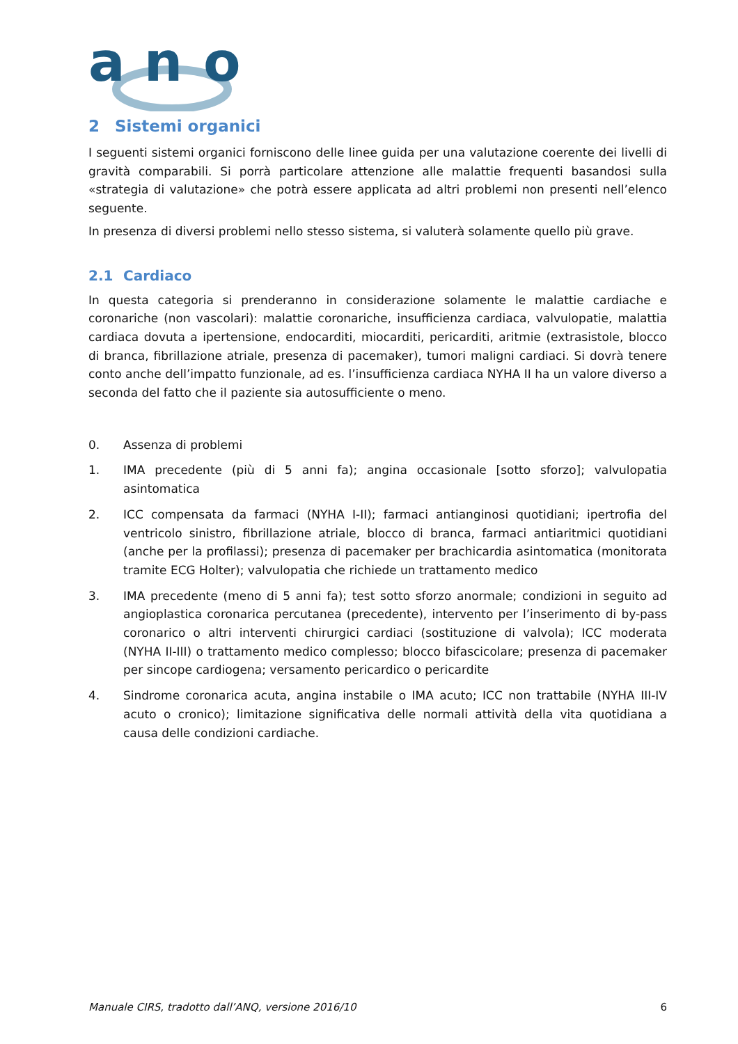a n
o
2 Sistemi organici
I seguenti sistemi organici forniscono delle linee guida per una valutazione coerente dei livelli di gravità comparabili. Si porrà particolare attenzione alle malattie frequenti basandosi sulla «strategia di valutazione» che potrà essere applicata ad altri problemi non presenti nell’elenco seguente.
In presenza di diversi problemi nello stesso sistema, si valuterà solamente quello più grave.
2.1 Cardiaco
In questa categoria si prenderanno in considerazione solamente le malattie cardiache e coronariche (non vascolari): malattie coronariche, insufficienza cardiaca, valvulopatie, malattia cardiaca dovuta a ipertensione, endocarditi, miocarditi, pericarditi, aritmie (extrasistole, blocco di branca, fibrillazione atriale, presenza di pacemaker), tumori maligni cardiaci. Si dovrà tenere conto anche dell’impatto funzionale, ad es. l’insufficienza cardiaca NYHA II ha un valore diverso a seconda del fatto che il paziente sia autosufficiente o meno.
0. Assenza di problemi
1. IMA precedente (più di 5 anni fa); angina occasionale [sotto sforzo]; valvulopatia asintomatica
2. ICC compensata da farmaci (NYHA I-II); farmaci antianginosi quotidiani; ipertrofia del ventricolo sinistro, fibrillazione atriale, blocco di branca, farmaci antiaritmici quotidiani (anche per la profilassi); presenza di pacemaker per brachicardia asintomatica (monitorata tramite ECG Holter); valvulopatia che richiede un trattamento medico
3. IMA precedente (meno di 5 anni fa); test sotto sforzo anormale; condizioni in seguito ad angioplastica coronarica percutanea (precedente), intervento per l’inserimento di by-pass coronarico o altri interventi chirurgici cardiaci (sostituzione di valvola); ICC moderata (NYHA II-III) o trattamento medico complesso; blocco bifascicolare; presenza di pacemaker per sincope cardiogena; versamento pericardico o pericardite
4. Sindrome coronarica acuta, angina instabile o IMA acuto; ICC non trattabile (NYHA III-IV acuto o cronico); limitazione significativa delle normali attività della vita quotidiana a causa delle condizioni cardiache.
Manuale CIRS, tradotto dall’ANQ, versione 2016/10 6